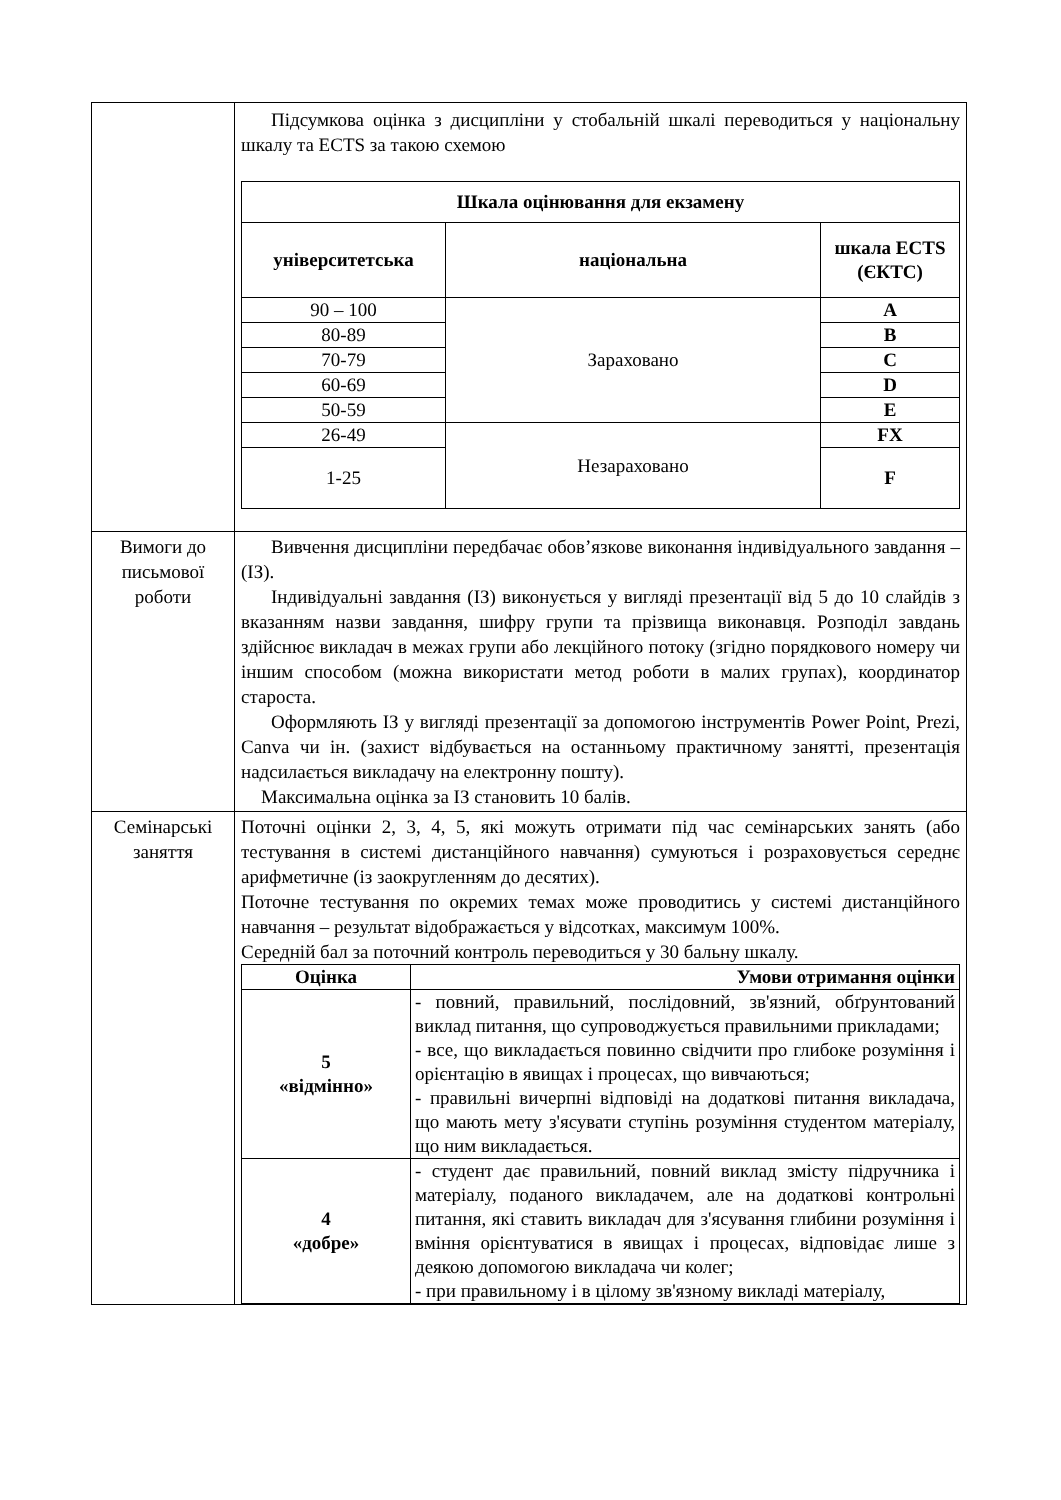| | Підсумкова оцінка з дисципліни у стобальній шкалі переводиться у національну шкалу та ECTS за такою схемою / Шкала оцінювання для екзамену / / / / --- / --- / --- / / університетська / національна / шкала ECTS (ЄКТС) / / 90 – 100 / Зараховано / A / / 80-89 / / B / / 70-79 / / C / / 60-69 / / D / / 50-59 / / E / / 26-49 / Незараховано / FX / / 1-25 / / F / |
| Вимоги до письмової роботи | Вивчення дисципліни передбачає обов’язкове виконання індивідуального завдання – (ІЗ). Індивідуальні завдання (ІЗ) виконується у вигляді презентації від 5 до 10 слайдів з вказанням назви завдання, шифру групи та прізвища виконавця. Розподіл завдань здійснює викладач в межах групи або лекційного потоку (згідно порядкового номеру чи іншим способом (можна використати метод роботи в малих групах), координатор староста. Оформляють ІЗ у вигляді презентації за допомогою інструментів Power Point, Prezi, Canva чи ін. (захист відбувається на останньому практичному занятті, презентація надсилається викладачу на електронну пошту). Максимальна оцінка за ІЗ становить 10 балів. |
| Семінарські заняття | Поточні оцінки 2, 3, 4, 5, які можуть отримати під час семінарських занять (або тестування в системі дистанційного навчання) сумуються і розраховується середнє арифметичне (із заокругленням до десятих). Поточне тестування по окремих темах може проводитись у системі дистанційного навчання – результат відображається у відсотках, максимум 100%. Середній бал за поточний контроль переводиться у 30 бальну шкалу. / Оцінка / Умови отримання оцінки / / --- / --- / / 5 «відмінно» / - повний, правильний, послідовний, зв'язний, обґрунтований виклад питання, що супроводжується правильними прикладами; - все, що викладається повинно свідчити про глибоке розуміння і орієнтацію в явищах і процесах, що вивчаються; - правильні вичерпні відповіді на додаткові питання викладача, що мають мету з'ясувати ступінь розуміння студентом матеріалу, що ним викладається. / / 4 «добре» / - студент дає правильний, повний виклад змісту підручника і матеріалу, поданого викладачем, але на додаткові контрольні питання, які ставить викладач для з'ясування глибини розуміння і вміння орієнтуватися в явищах і процесах, відповідає лише з деякою допомогою викладача чи колег; - при правильному і в цілому зв'язному викладі матеріалу, / |